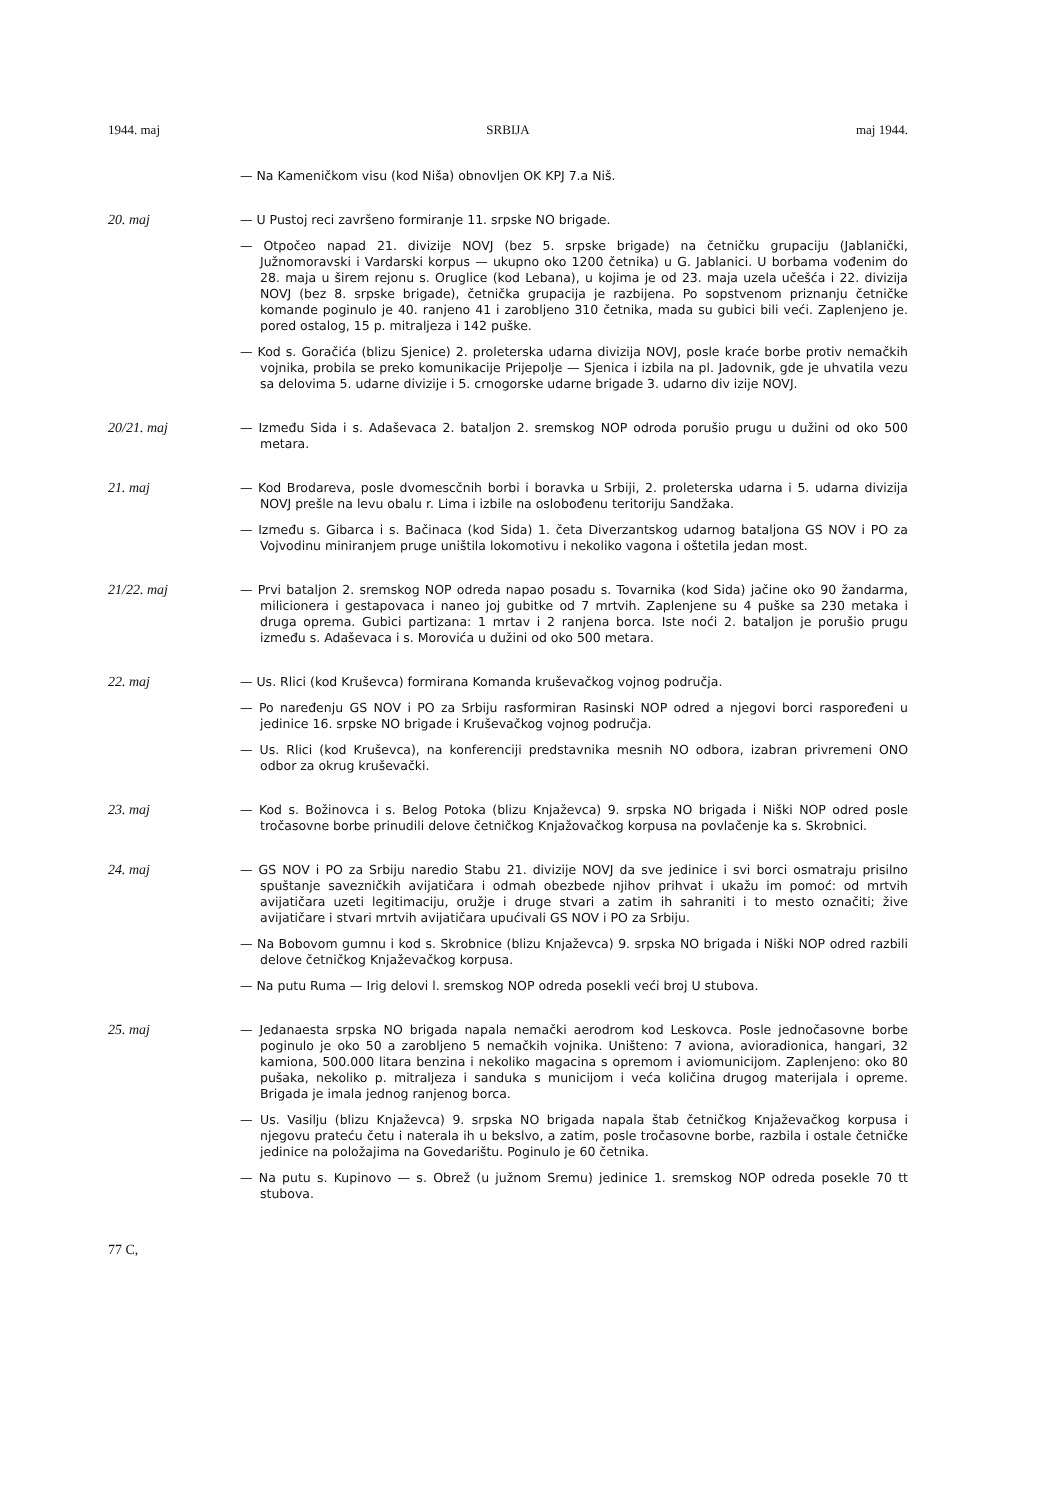1944. maj SRBIJA maj 1944.
— Na Kameničkom visu (kod Niša) obnovljen OK KPJ 7.a Niš.
20. maj
— U Pustoj reci završeno formiranje 11. srpske NO brigade.
— Otpočeo napad 21. divizije NOVJ (bez 5. srpske brigade) na četničku grupaciju (Jablanički, Južnomoravski i Vardarski korpus — ukupno oko 1200 četnika) u G. Jablanici. U borbama vođenim do 28. maja u širem rejonu s. Oruglice (kod Lebana), u kojima je od 23. maja uzela učešća i 22. divizija NOVJ (bez 8. srpske brigade), četnička grupacija je razbijena. Po sopstvenom priznanju četničke komande poginulo je 40. ranjeno 41 i zarobljeno 310 četnika, mada su gubici bili veći. Zaplenjeno je. pored ostalog, 15 p. mitraljeza i 142 puške.
— Kod s. Goračića (blizu Sjenice) 2. proleterska udarna divizija NOVJ, posle kraće borbe protiv nemačkih vojnika, probila se preko komunikacije Prijepolje — Sjenica i izbila na pl. Jadovnik, gde je uhvatila vezu sa delovima 5. udarne divizije i 5. crnogorske udarne brigade 3. udarno div izije NOVJ.
20/21. maj
— Između Sida i s. Adaševaca 2. bataljon 2. sremskog NOP odroda porušio prugu u dužini od oko 500 metara.
21. maj
— Kod Brodareva, posle dvomescčnih borbi i boravka u Srbiji, 2. proleterska udarna i 5. udarna divizija NOVJ prešle na levu obalu r. Lima i izbile na oslobođenu teritoriju Sandžaka.
— Između s. Gibarca i s. Bačinaca (kod Sida) 1. četa Diverzantskog udarnog bataljona GS NOV i PO za Vojvodinu miniranjem pruge uništila lokomotivu i nekoliko vagona i oštetila jedan most.
21/22. maj
— Prvi bataljon 2. sremskog NOP odreda napao posadu s. Tovarnika (kod Sida) jačine oko 90 žandarma, milicionera i gestapovaca i naneo joj gubitke od 7 mrtvih. Zaplenjene su 4 puške sa 230 metaka i druga oprema. Gubici partizana: 1 mrtav i 2 ranjena borca. Iste noći 2. bataljon je porušio prugu između s. Adaševaca i s. Morovića u dužini od oko 500 metara.
22. maj
— Us. Rlici (kod Kruševca) formirana Komanda kruševačkog vojnog područja.
— Po naređenju GS NOV i PO za Srbiju rasformiran Rasinski NOP odred a njegovi borci raspoređeni u jedinice 16. srpske NO brigade i Kruševačkog vojnog područja.
— Us. Rlici (kod Kruševca), na konferenciji predstavnika mesnih NO odbora, izabran privremeni ONO odbor za okrug kruševački.
23. maj
— Kod s. Božinovca i s. Belog Potoka (blizu Knjaževca) 9. srpska NO brigada i Niški NOP odred posle tročasovne borbe prinudili delove četničkog Knjažovačkog korpusa na povlačenje ka s. Skrobnici.
24. maj
— GS NOV i PO za Srbiju naredio Stabu 21. divizije NOVJ da sve jedinice i svi borci osmatraju prisilno spuštanje savezničkih avijatičara i odmah obezbede njihov prihvat i ukažu im pomoć: od mrtvih avijatičara uzeti legitimaciju, oružje i druge stvari a zatim ih sahraniti i to mesto označiti; žive avijatičare i stvari mrtvih avijatičara upućivali GS NOV i PO za Srbiju.
— Na Bobovom gumnu i kod s. Skrobnice (blizu Knjaževca) 9. srpska NO brigada i Niški NOP odred razbili delove četničkog Knjaževačkog korpusa.
— Na putu Ruma — Irig delovi l. sremskog NOP odreda posekli veći broj U stubova.
25. maj
— Jedanaesta srpska NO brigada napala nemački aerodrom kod Leskovca. Posle jednočasovne borbe poginulo je oko 50 a zarobljeno 5 nemačkih vojnika. Uništeno: 7 aviona, avioradionica, hangari, 32 kamiona, 500.000 litara benzina i nekoliko magacina s opremom i aviomunicijom. Zaplenjeno: oko 80 pušaka, nekoliko p. mitraljeza i sanduka s municijom i veća količina drugog materijala i opreme. Brigada je imala jednog ranjenog borca.
— Us. Vasilju (blizu Knjaževca) 9. srpska NO brigada napala štab četničkog Knjaževačkog korpusa i njegovu prateću četu i naterala ih u bekslvo, a zatim, posle tročasovne borbe, razbila i ostale četničke jedinice na položajima na Govedarištu. Poginulo je 60 četnika.
— Na putu s. Kupinovo — s. Obrež (u južnom Sremu) jedinice 1. sremskog NOP odreda posekle 70 tt stubova.
77 C,